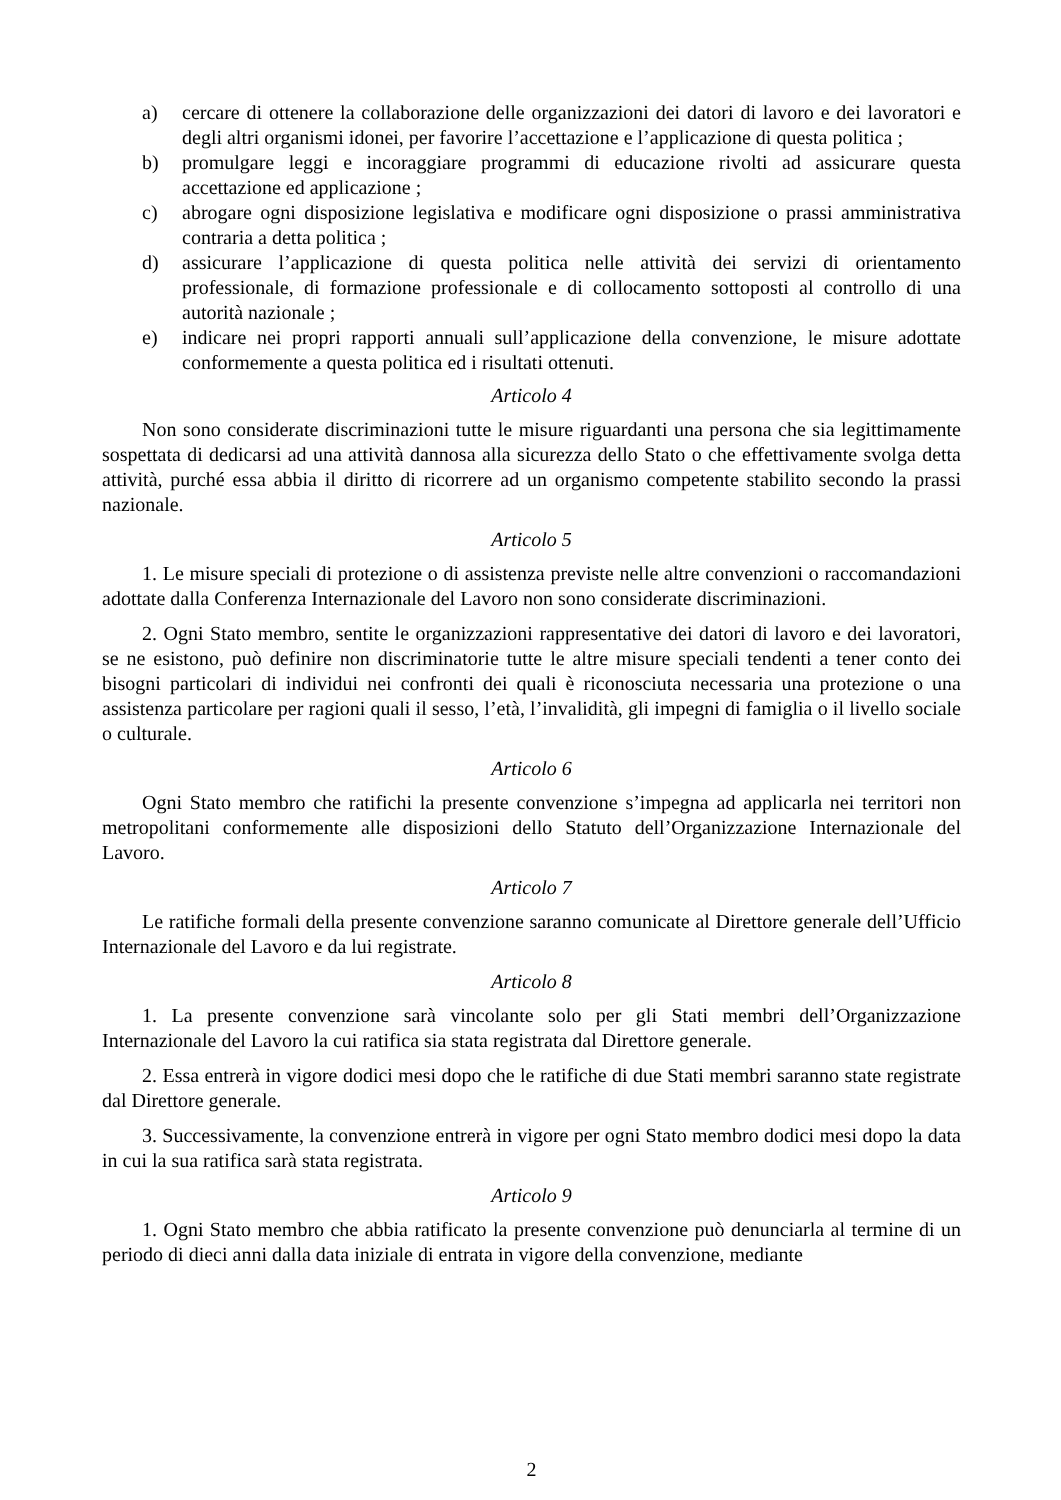a) cercare di ottenere la collaborazione delle organizzazioni dei datori di lavoro e dei lavoratori e degli altri organismi idonei, per favorire l’accettazione e l’applicazione di questa politica ;
b) promulgare leggi e incoraggiare programmi di educazione rivolti ad assicurare questa accettazione ed applicazione ;
c) abrogare ogni disposizione legislativa e modificare ogni disposizione o prassi amministrativa contraria a detta politica ;
d) assicurare l’applicazione di questa politica nelle attività dei servizi di orientamento professionale, di formazione professionale e di collocamento sottoposti al controllo di una autorità nazionale ;
e) indicare nei propri rapporti annuali sull’applicazione della convenzione, le misure adottate conformemente a questa politica ed i risultati ottenuti.
Articolo 4
Non sono considerate discriminazioni tutte le misure riguardanti una persona che sia legittimamente sospettata di dedicarsi ad una attività dannosa alla sicurezza dello Stato o che effettivamente svolga detta attività, purché essa abbia il diritto di ricorrere ad un organismo competente stabilito secondo la prassi nazionale.
Articolo 5
1. Le misure speciali di protezione o di assistenza previste nelle altre convenzioni o raccomandazioni adottate dalla Conferenza Internazionale del Lavoro non sono considerate discriminazioni.
2. Ogni Stato membro, sentite le organizzazioni rappresentative dei datori di lavoro e dei lavoratori, se ne esistono, può definire non discriminatorie tutte le altre misure speciali tendenti a tener conto dei bisogni particolari di individui nei confronti dei quali è riconosciuta necessaria una protezione o una assistenza particolare per ragioni quali il sesso, l’età, l’invalidità, gli impegni di famiglia o il livello sociale o culturale.
Articolo 6
Ogni Stato membro che ratifichi la presente convenzione s’impegna ad applicarla nei territori non metropolitani conformemente alle disposizioni dello Statuto dell’Organizzazione Internazionale del Lavoro.
Articolo 7
Le ratifiche formali della presente convenzione saranno comunicate al Direttore generale dell’Ufficio Internazionale del Lavoro e da lui registrate.
Articolo 8
1. La presente convenzione sarà vincolante solo per gli Stati membri dell’Organizzazione Internazionale del Lavoro la cui ratifica sia stata registrata dal Direttore generale.
2. Essa entrerà in vigore dodici mesi dopo che le ratifiche di due Stati membri saranno state registrate dal Direttore generale.
3. Successivamente, la convenzione entrerà in vigore per ogni Stato membro dodici mesi dopo la data in cui la sua ratifica sarà stata registrata.
Articolo 9
1. Ogni Stato membro che abbia ratificato la presente convenzione può denunciarla al termine di un periodo di dieci anni dalla data iniziale di entrata in vigore della convenzione, mediante
2